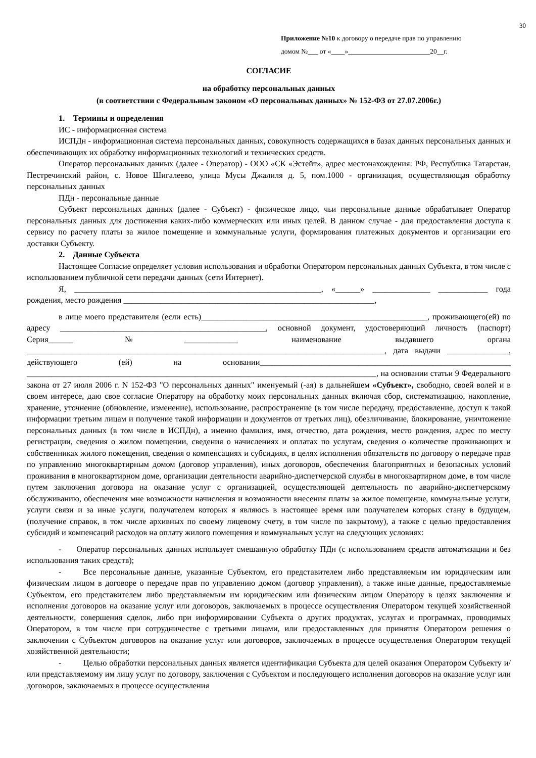30
Приложение №10 к договору о передаче прав по управлению
домом №___ от «____»________________________20__г.
СОГЛАСИЕ
на обработку персональных данных
(в соответствии с Федеральным законом «О персональных данных» № 152-ФЗ от 27.07.2006г.)
1. Термины и определения
ИС - информационная система
ИСПДн - информационная система персональных данных, совокупность содержащихся в базах данных персональных данных и обеспечивающих их обработку информационных технологий и технических средств.
Оператор персональных данных (далее - Оператор) - ООО «СК «Эстейт», адрес местонахождения: РФ, Республика Татарстан, Пестречинский район, с. Новое Шигалеево, улица Мусы Джалиля д. 5, пом.1000 - организация, осуществляющая обработку персональных данных
ПДн - персональные данные
Субъект персональных данных (далее - Субъект) - физическое лицо, чьи персональные данные обрабатывает Оператор персональных данных для достижения каких-либо коммерческих или иных целей. В данном случае - для предоставления доступа к сервису по расчету платы за жилое помещение и коммунальные услуги, формирования платежных документов и организации его доставки Субъекту.
2. Данные Субъекта
Настоящее Согласие определяет условия использования и обработки Оператором персональных данных Субъекта, в том числе с использованием публичной сети передачи данных (сети Интернет).
Я, ____________________________________________________________, «______» ______________ ____________ года рождения, место рождения _____________________________________________________________,
в лице моего представителя (если есть)_______________________________________________________, проживающего(ей) по адресу __________________________________________________, основной документ, удостоверяющий личность (паспорт) Серия______№_____________ наименование выдавшего органа _______________________________________________________________________________________, дата выдачи _______________, действующего (ей) на основании_____________________________________________________________ _____________________________________________________________________________________, на основании статьи 9 Федерального закона от 27 июля 2006 г. N 152-ФЗ "О персональных данных" именуемый (-ая) в дальнейшем «Субъект», свободно, своей волей и в своем интересе, даю свое согласие Оператору на обработку моих персональных данных включая сбор, систематизацию, накопление, хранение, уточнение (обновление, изменение), использование, распространение (в том числе передачу, предоставление, доступ к такой информации третьим лицам и получение такой информации и документов от третьих лиц), обезличивание, блокирование, уничтожение персональных данных (в том числе в ИСПДн), а именно фамилия, имя, отчество, дата рождения, место рождения, адрес по месту регистрации, сведения о жилом помещении, сведения о начислениях и оплатах по услугам, сведения о количестве проживающих и собственниках жилого помещения, сведения о компенсациях и субсидиях, в целях исполнения обязательств по договору о передаче прав по управлению многоквартирным домом (договор управления), иных договоров, обеспечения благоприятных и безопасных условий проживания в многоквартирном доме, организации деятельности аварийно-диспетчерской службы в многоквартирном доме, в том числе путем заключения договора на оказание услуг с организацией, осуществляющей деятельность по аварийно-диспетчерскому обслуживанию, обеспечения мне возможности начисления и возможности внесения платы за жилое помещение, коммунальные услуги, услуги связи и за иные услуги, получателем которых я являюсь в настоящее время или получателем которых стану в будущем, (получение справок, в том числе архивных по своему лицевому счету, в том числе по закрытому), а также с целью предоставления субсидий и компенсаций расходов на оплату жилого помещения и коммунальных услуг на следующих условиях:
- Оператор персональных данных использует смешанную обработку ПДн (с использованием средств автоматизации и без использования таких средств);
- Все персональные данные, указанные Субъектом, его представителем либо представляемым им юридическим или физическим лицом в договоре о передаче прав по управлению домом (договор управления), а также иные данные, предоставляемые Субъектом, его представителем либо представляемым им юридическим или физическим лицом Оператору в целях заключения и исполнения договоров на оказание услуг или договоров, заключаемых в процессе осуществления Оператором текущей хозяйственной деятельности, совершения сделок, либо при информировании Субъекта о других продуктах, услугах и программах, проводимых Оператором, в том числе при сотрудничестве с третьими лицами, или предоставленных для принятия Оператором решения о заключении с Субъектом договоров на оказание услуг или договоров, заключаемых в процессе осуществления Оператором текущей хозяйственной деятельности;
- Целью обработки персональных данных является идентификация Субъекта для целей оказания Оператором Субъекту и/или представляемому им лицу услуг по договору, заключения с Субъектом и последующего исполнения договоров на оказание услуг или договоров, заключаемых в процессе осуществления